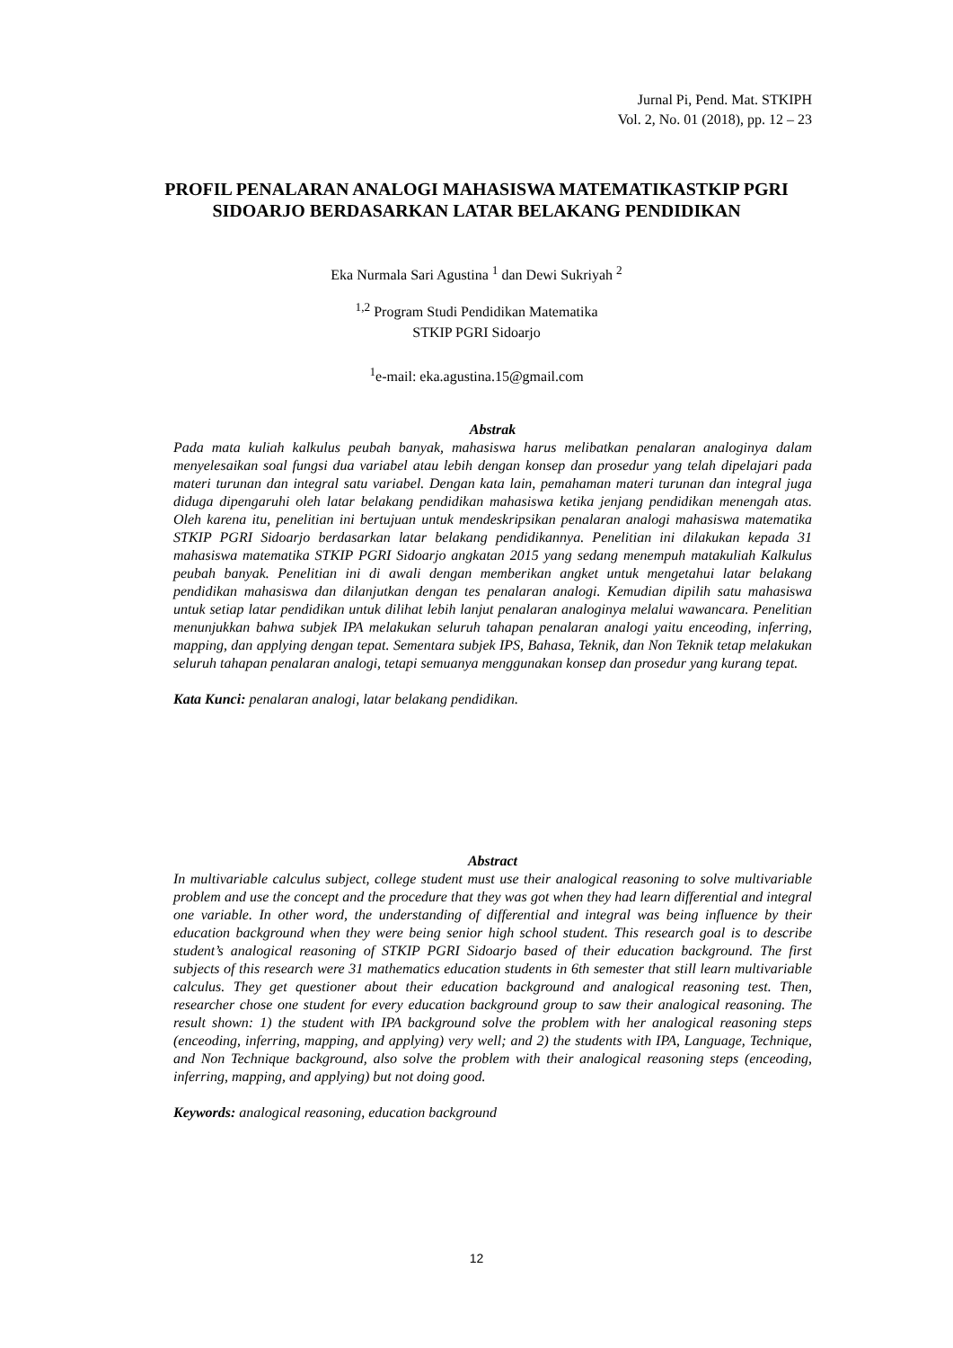Jurnal Pi, Pend. Mat. STKIPH
Vol. 2, No. 01 (2018), pp. 12 – 23
PROFIL PENALARAN ANALOGI MAHASISWA MATEMATIKASTKIP PGRI
SIDOARJO BERDASARKAN LATAR BELAKANG PENDIDIKAN
Eka Nurmala Sari Agustina <sup>1</sup> dan Dewi Sukriyah <sup>2</sup>
<sup>1,2</sup> Program Studi Pendidikan Matematika
STKIP PGRI Sidoarjo
<sup>1</sup> e-mail: eka.agustina.15@gmail.com
Abstrak
Pada mata kuliah kalkulus peubah banyak, mahasiswa harus melibatkan penalaran analoginya dalam menyelesaikan soal fungsi dua variabel atau lebih dengan konsep dan prosedur yang telah dipelajari pada materi turunan dan integral satu variabel. Dengan kata lain, pemahaman materi turunan dan integral juga diduga dipengaruhi oleh latar belakang pendidikan mahasiswa ketika jenjang pendidikan menengah atas. Oleh karena itu, penelitian ini bertujuan untuk mendeskripsikan penalaran analogi mahasiswa matematika STKIP PGRI Sidoarjo berdasarkan latar belakang pendidikannya. Penelitian ini dilakukan kepada 31 mahasiswa matematika STKIP PGRI Sidoarjo angkatan 2015 yang sedang menempuh matakuliah Kalkulus peubah banyak. Penelitian ini di awali dengan memberikan angket untuk mengetahui latar belakang pendidikan mahasiswa dan dilanjutkan dengan tes penalaran analogi. Kemudian dipilih satu mahasiswa untuk setiap latar pendidikan untuk dilihat lebih lanjut penalaran analoginya melalui wawancara. Penelitian menunjukkan bahwa subjek IPA melakukan seluruh tahapan penalaran analogi yaitu enceoding, inferring, mapping, dan applying dengan tepat. Sementara subjek IPS, Bahasa, Teknik, dan Non Teknik tetap melakukan seluruh tahapan penalaran analogi, tetapi semuanya menggunakan konsep dan prosedur yang kurang tepat.
Kata Kunci: penalaran analogi, latar belakang pendidikan.
Abstract
In multivariable calculus subject, college student must use their analogical reasoning to solve multivariable problem and use the concept and the procedure that they was got when they had learn differential and integral one variable. In other word, the understanding of differential and integral was being influence by their education background when they were being senior high school student. This research goal is to describe student’s analogical reasoning of STKIP PGRI Sidoarjo based of their education background. The first subjects of this research were 31 mathematics education students in 6th semester that still learn multivariable calculus. They get questioner about their education background and analogical reasoning test. Then, researcher chose one student for every education background group to saw their analogical reasoning. The result shown: 1) the student with IPA background solve the problem with her analogical reasoning steps (enceoding, inferring, mapping, and applying) very well; and 2) the students with IPA, Language, Technique, and Non Technique background, also solve the problem with their analogical reasoning steps (enceoding, inferring, mapping, and applying) but not doing good.
Keywords: analogical reasoning, education background
12